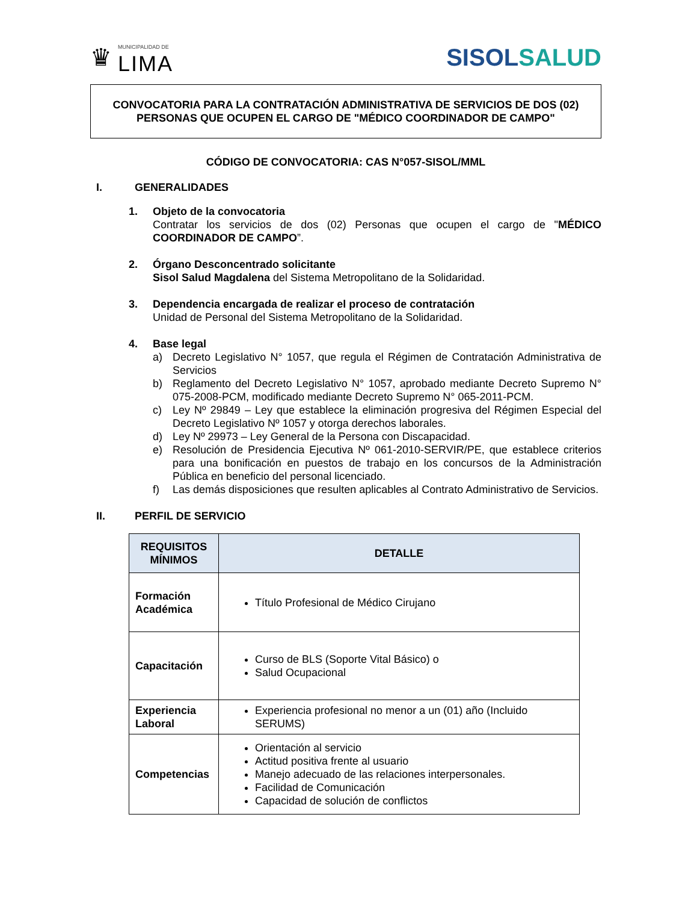♛
MUNICIPALIDAD DE
LIMA
SISOLSALUD
CONVOCATORIA PARA LA CONTRATACIÓN ADMINISTRATIVA DE SERVICIOS DE DOS (02) PERSONAS QUE OCUPEN EL CARGO DE "MÉDICO COORDINADOR DE CAMPO"
CÓDIGO DE CONVOCATORIA: CAS N°057-SISOL/MML
I. GENERALIDADES
1. Objeto de la convocatoria
Contratar los servicios de dos (02) Personas que ocupen el cargo de "MÉDICO COORDINADOR DE CAMPO”.
2. Órgano Desconcentrado solicitante
Sisol Salud Magdalena del Sistema Metropolitano de la Solidaridad.
3. Dependencia encargada de realizar el proceso de contratación
Unidad de Personal del Sistema Metropolitano de la Solidaridad.
4. Base legal
a) Decreto Legislativo N° 1057, que regula el Régimen de Contratación Administrativa de Servicios
b) Reglamento del Decreto Legislativo N° 1057, aprobado mediante Decreto Supremo N° 075-2008-PCM, modificado mediante Decreto Supremo N° 065-2011-PCM.
c) Ley Nº 29849 – Ley que establece la eliminación progresiva del Régimen Especial del Decreto Legislativo Nº 1057 y otorga derechos laborales.
d) Ley Nº 29973 – Ley General de la Persona con Discapacidad.
e) Resolución de Presidencia Ejecutiva Nº 061-2010-SERVIR/PE, que establece criterios para una bonificación en puestos de trabajo en los concursos de la Administración Pública en beneficio del personal licenciado.
f) Las demás disposiciones que resulten aplicables al Contrato Administrativo de Servicios.
II. PERFIL DE SERVICIO
| REQUISITOS MÍNIMOS | DETALLE |
| --- | --- |
| Formación Académica | Título Profesional de Médico Cirujano |
| Capacitación | Curso de BLS (Soporte Vital Básico) o Salud Ocupacional |
| Experiencia Laboral | Experiencia profesional no menor a un (01) año (Incluido SERUMS) |
| Competencias | Orientación al servicio Actitud positiva frente al usuario Manejo adecuado de las relaciones interpersonales. Facilidad de Comunicación Capacidad de solución de conflictos |